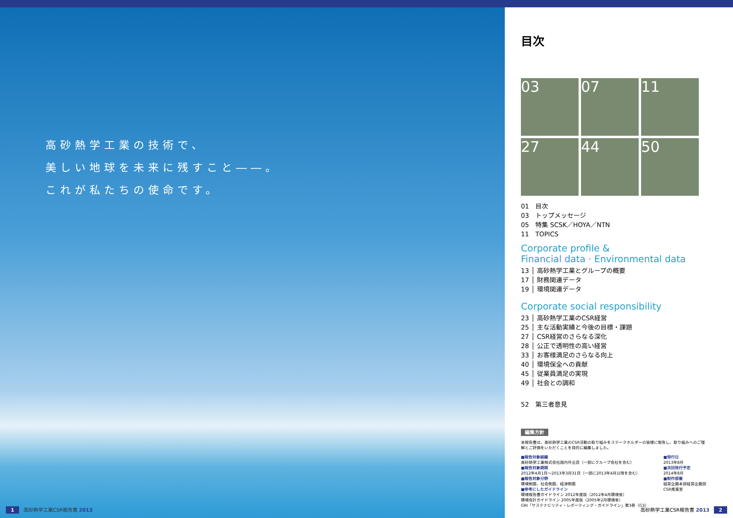高砂熱学工業の技術で、
美しい地球を未来に残すこと――。
これが私たちの使命です。
目次
03
07
11
27
44
50
01　目次
03　トップメッセージ
05　特集 SCSK／HOYA／NTN
11　TOPICS
Corporate profile &
Financial data · Environmental data
13 │ 高砂熱学工業とグループの概要
17 │ 財務関連データ
19 │ 環境関連データ
Corporate social responsibility
23 │ 高砂熱学工業のCSR経営
25 │ 主な活動実績と今後の目標・課題
27 │ CSR経営のさらなる深化
28 │ 公正で透明性の高い経営
33 │ お客様満足のさらなる向上
40 │ 環境保全への貢献
45 │ 従業員満足の実現
49 │ 社会との調和
52　第三者意見
編集方針
本報告書は、高砂熱学工業のCSR活動の取り組みをステークホルダーの皆様に報告し、取り組みへのご理解とご評価をいただくことを目的に編集しました。
■報告対象組織
高砂熱学工業株式会社国内外全店（一部にグループ会社を含む）
■報告対象期間
2012年4月1日～2013年3月31日（一部に2013年4月以降を含む）
■報告対象分野
環境側面、社会側面、経済側面
■参考にしたガイドライン
環境報告書ガイドライン 2012年度版（2012年4月環境省）
環境会計ガイドライン 2005年度版（2005年2月環境省）
GRI「サステナビリティ・レポーティング・ガイドライン」第3巻（G3）
■発行日
2013年8月
■次回発行予定
2014年8月
■制作部署
経営企画本部経営企画部
CSR推進室
1 高砂熱学工業CSR報告書 2013 高砂熱学工業CSR報告書 2013 2